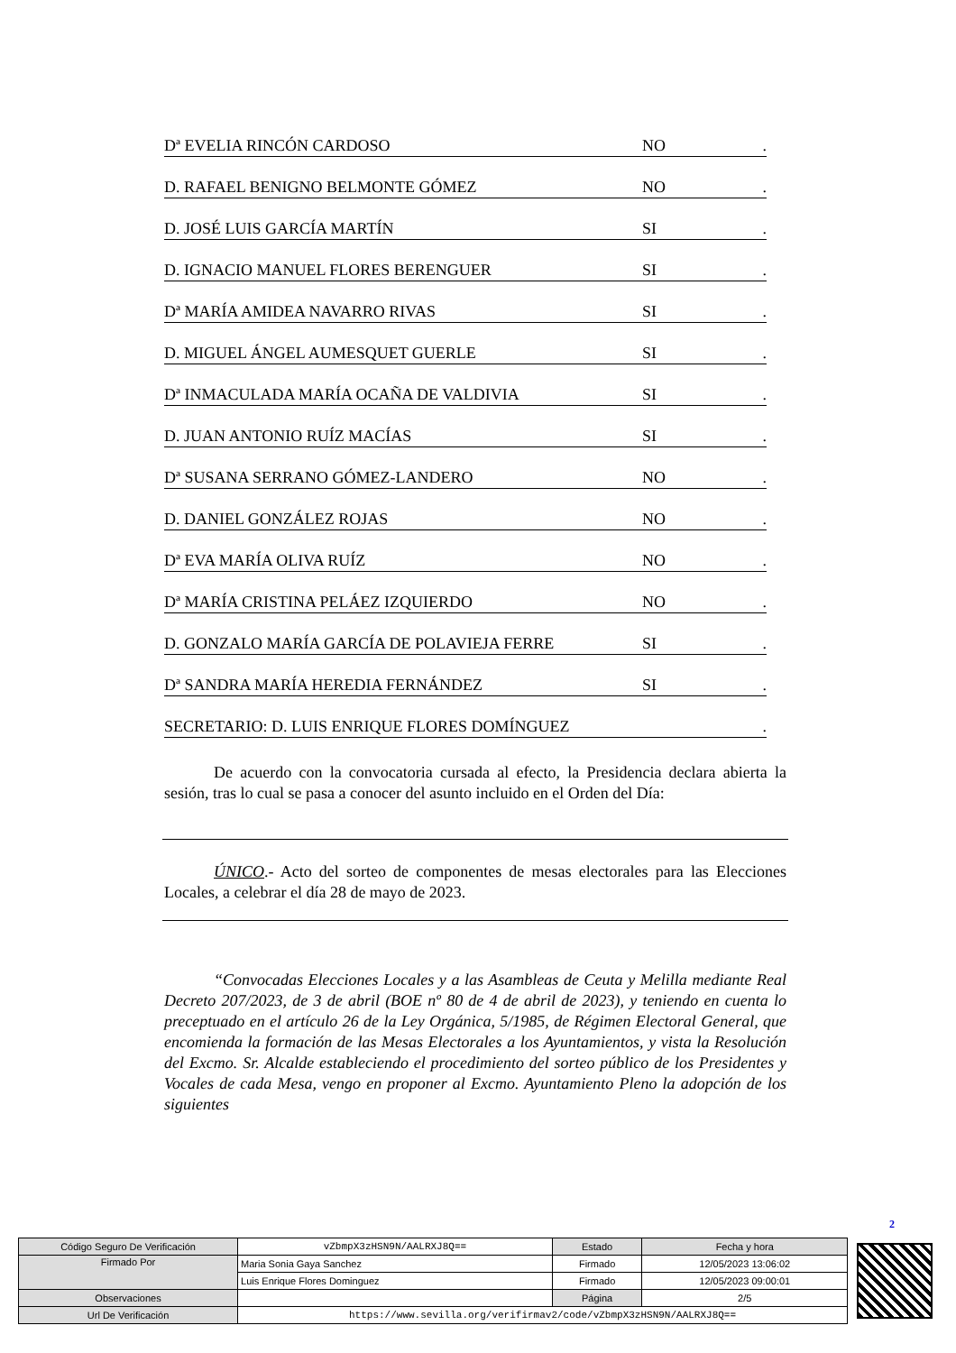Dª EVELIA RINCÓN CARDOSO NO.
D. RAFAEL BENIGNO BELMONTE GÓMEZ NO.
D. JOSÉ LUIS GARCÍA MARTÍN SI.
D. IGNACIO MANUEL FLORES BERENGUER SI.
Dª MARÍA AMIDEA NAVARRO RIVAS SI.
D. MIGUEL ÁNGEL AUMESQUET GUERLE SI.
Dª INMACULADA MARÍA OCAÑA DE VALDIVIA SI.
D. JUAN ANTONIO RUÍZ MACÍAS SI.
Dª SUSANA SERRANO GÓMEZ-LANDERO NO.
D. DANIEL GONZÁLEZ ROJAS NO.
Dª EVA MARÍA OLIVA RUÍZ NO.
Dª MARÍA CRISTINA PELÁEZ IZQUIERDO NO.
D. GONZALO MARÍA GARCÍA DE POLAVIEJA FERRE SI.
Dª SANDRA MARÍA HEREDIA FERNÁNDEZ SI.
SECRETARIO: D. LUIS ENRIQUE FLORES DOMÍNGUEZ.
De acuerdo con la convocatoria cursada al efecto, la Presidencia declara abierta la sesión, tras lo cual se pasa a conocer del asunto incluido en el Orden del Día:
ÚNICO.- Acto del sorteo de componentes de mesas electorales para las Elecciones Locales, a celebrar el día 28 de mayo de 2023.
“Convocadas Elecciones Locales y a las Asambleas de Ceuta y Melilla mediante Real Decreto 207/2023, de 3 de abril (BOE nº 80 de 4 de abril de 2023), y teniendo en cuenta lo preceptuado en el artículo 26 de la Ley Orgánica, 5/1985, de Régimen Electoral General, que encomienda la formación de las Mesas Electorales a los Ayuntamientos, y vista la Resolución del Excmo. Sr. Alcalde estableciendo el procedimiento del sorteo público de los Presidentes y Vocales de cada Mesa, vengo en proponer al Excmo. Ayuntamiento Pleno la adopción de los siguientes
2
| Código Seguro De Verificación | vZbmpX3zHSN9N/AALRXJ8Q== | Estado | Fecha y hora |
| Firmado Por | Maria Sonia Gaya Sanchez | Firmado | 12/05/2023 13:06:02 |
| | Luis Enrique Flores Dominguez | Firmado | 12/05/2023 09:00:01 |
| Observaciones | | Página | 2/5 |
| Url De Verificación | https://www.sevilla.org/verifirmav2/code/vZbmpX3zHSN9N/AALRXJ8Q== | | |